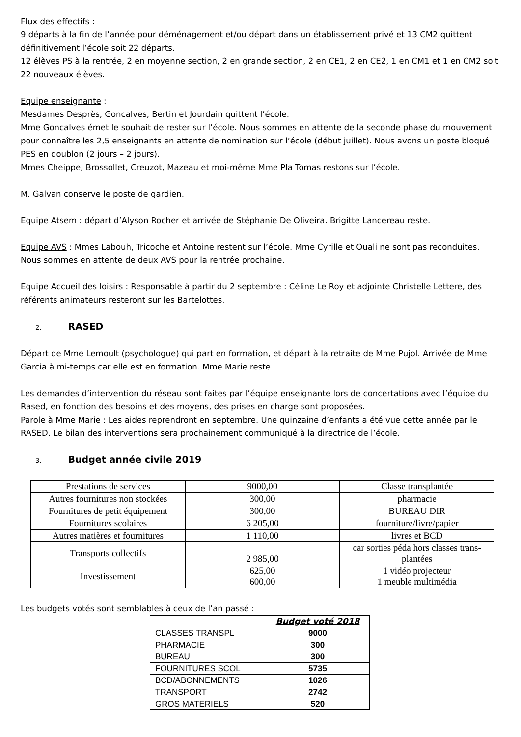Flux des effectifs :
9 départs à la fin de l’année pour déménagement et/ou départ dans un établissement privé et 13 CM2 quittent définitivement l’école soit 22 départs.
12 élèves PS à la rentrée, 2 en moyenne section, 2 en grande section, 2 en CE1, 2 en CE2, 1 en CM1 et 1 en CM2 soit 22 nouveaux élèves.
Equipe enseignante :
Mesdames Desprès, Goncalves, Bertin et Jourdain quittent l’école.
Mme Goncalves émet le souhait de rester sur l’école. Nous sommes en attente de la seconde phase du mouvement pour connaître les 2,5 enseignants en attente de nomination sur l’école (début juillet). Nous avons un poste bloqué PES en doublon (2 jours – 2 jours).
Mmes Cheippe, Brossollet, Creuzot, Mazeau et moi-même Mme Pla Tomas restons sur l’école.
M. Galvan conserve le poste de gardien.
Equipe Atsem : départ d’Alyson Rocher et arrivée de Stéphanie De Oliveira. Brigitte Lancereau reste.
Equipe AVS : Mmes Labouh, Tricoche et Antoine restent sur l’école. Mme Cyrille et Ouali ne sont pas reconduites. Nous sommes en attente de deux AVS pour la rentrée prochaine.
Equipe Accueil des loisirs : Responsable à partir du 2 septembre : Céline Le Roy et adjointe Christelle Lettere, des référents animateurs resteront sur les Bartelottes.
2. RASED
Départ de Mme Lemoult (psychologue) qui part en formation, et départ à la retraite de Mme Pujol. Arrivée de Mme Garcia à mi-temps car elle est en formation. Mme Marie reste.
Les demandes d’intervention du réseau sont faites par l’équipe enseignante lors de concertations avec l’équipe du Rased, en fonction des besoins et des moyens, des prises en charge sont proposées.
Parole à Mme Marie : Les aides reprendront en septembre. Une quinzaine d’enfants a été vue cette année par le RASED. Le bilan des interventions sera prochainement communiqué à la directrice de l’école.
3. Budget année civile 2019
| Prestations de services | 9000,00 | Classe transplantée |
| Autres fournitures non stockées | 300,00 | pharmacie |
| Fournitures de petit équipement | 300,00 | BUREAU DIR |
| Fournitures scolaires | 6 205,00 | fourniture/livre/papier |
| Autres matières et fournitures | 1 110,00 | livres et BCD |
| Transports collectifs | 2 985,00 | car sorties péda hors classes trans-plantées |
| Investissement | 625,00 600,00 | 1 vidéo projecteur 1 meuble multimédia |
Les budgets votés sont semblables à ceux de l’an passé :
| | Budget voté 2018 |
| CLASSES TRANSPL | 9000 |
| PHARMACIE | 300 |
| BUREAU | 300 |
| FOURNITURES SCOL | 5735 |
| BCD/ABONNEMENTS | 1026 |
| TRANSPORT | 2742 |
| GROS MATERIELS | 520 |